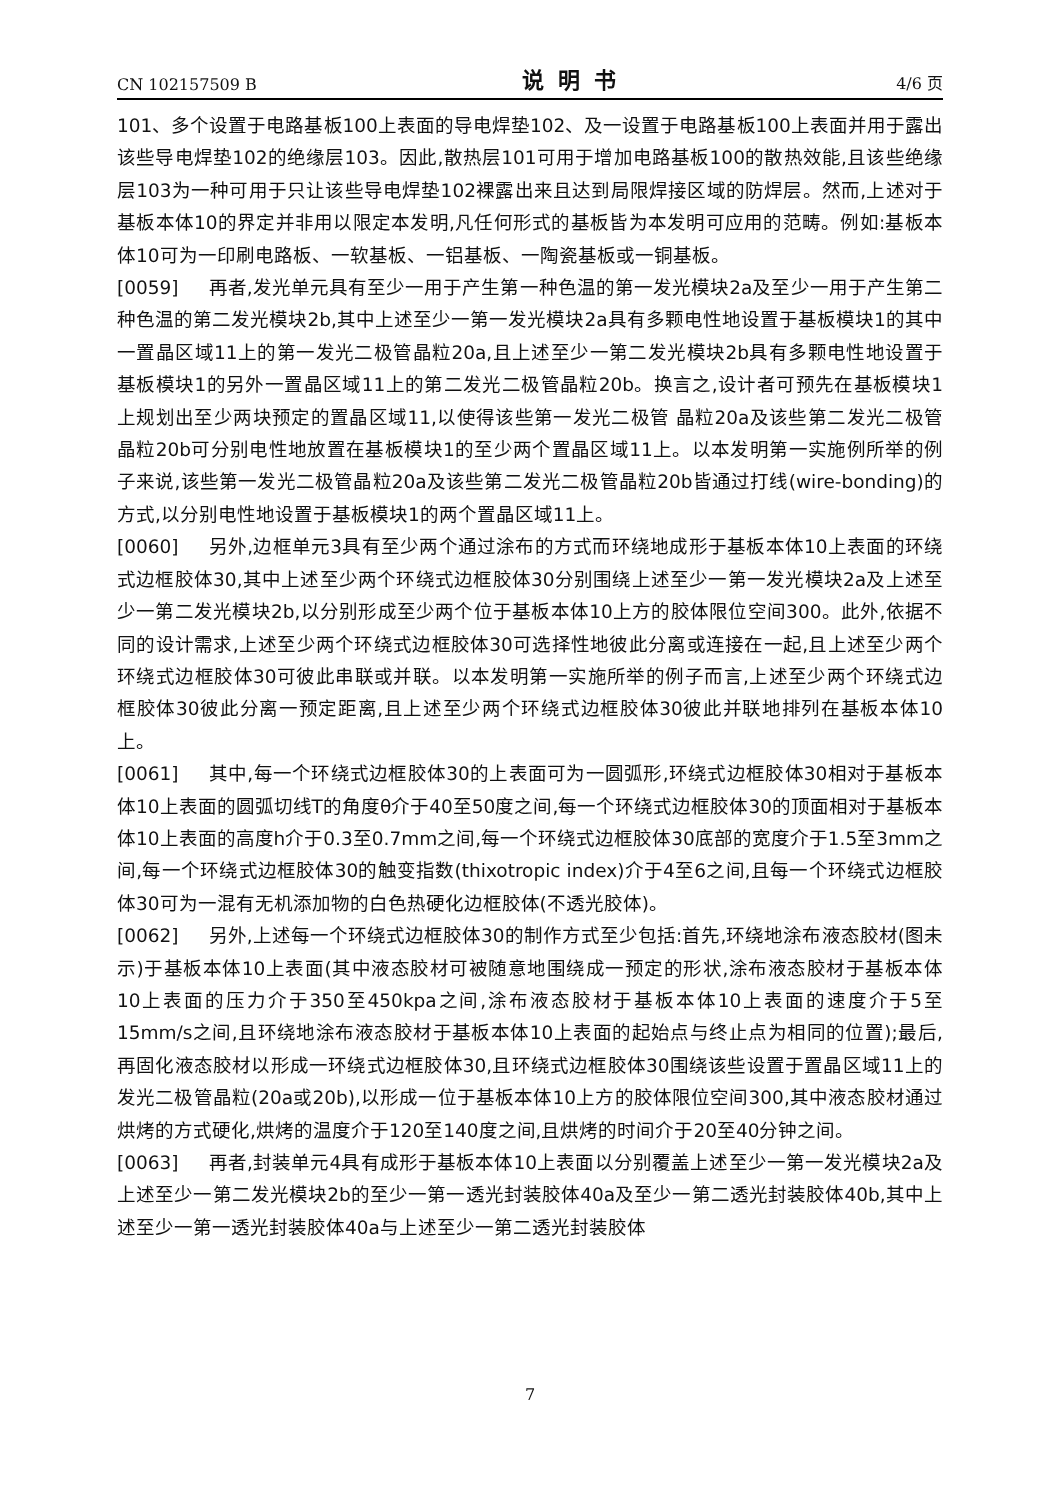CN 102157509 B 说明书 4/6 页
101、多个设置于电路基板100上表面的导电焊垫102、及一设置于电路基板100上表面并用于露出该些导电焊垫102的绝缘层103。因此,散热层101可用于增加电路基板100的散热效能,且该些绝缘层103为一种可用于只让该些导电焊垫102裸露出来且达到局限焊接区域的防焊层。然而,上述对于基板本体10的界定并非用以限定本发明,凡任何形式的基板皆为本发明可应用的范畴。例如:基板本体10可为一印刷电路板、一软基板、一铝基板、一陶瓷基板或一铜基板。
[0059] 再者,发光单元具有至少一用于产生第一种色温的第一发光模块2a及至少一用于产生第二种色温的第二发光模块2b,其中上述至少一第一发光模块2a具有多颗电性地设置于基板模块1的其中一置晶区域11上的第一发光二极管晶粒20a,且上述至少一第二发光模块2b具有多颗电性地设置于基板模块1的另外一置晶区域11上的第二发光二极管晶粒20b。换言之,设计者可预先在基板模块1上规划出至少两块预定的置晶区域11,以使得该些第一发光二极管 晶粒20a及该些第二发光二极管晶粒20b可分别电性地放置在基板模块1的至少两个置晶区域11上。以本发明第一实施例所举的例子来说,该些第一发光二极管晶粒20a及该些第二发光二极管晶粒20b皆通过打线(wire-bonding)的方式,以分别电性地设置于基板模块1的两个置晶区域11上。
[0060] 另外,边框单元3具有至少两个通过涂布的方式而环绕地成形于基板本体10上表面的环绕式边框胶体30,其中上述至少两个环绕式边框胶体30分别围绕上述至少一第一发光模块2a及上述至少一第二发光模块2b,以分别形成至少两个位于基板本体10上方的胶体限位空间300。此外,依据不同的设计需求,上述至少两个环绕式边框胶体30可选择性地彼此分离或连接在一起,且上述至少两个环绕式边框胶体30可彼此串联或并联。以本发明第一实施所举的例子而言,上述至少两个环绕式边框胶体30彼此分离一预定距离,且上述至少两个环绕式边框胶体30彼此并联地排列在基板本体10上。
[0061] 其中,每一个环绕式边框胶体30的上表面可为一圆弧形,环绕式边框胶体30相对于基板本体10上表面的圆弧切线T的角度θ介于40至50度之间,每一个环绕式边框胶体30的顶面相对于基板本体10上表面的高度h介于0.3至0.7mm之间,每一个环绕式边框胶体30底部的宽度介于1.5至3mm之间,每一个环绕式边框胶体30的触变指数(thixotropic index)介于4至6之间,且每一个环绕式边框胶体30可为一混有无机添加物的白色热硬化边框胶体(不透光胶体)。
[0062] 另外,上述每一个环绕式边框胶体30的制作方式至少包括:首先,环绕地涂布液态胶材(图未示)于基板本体10上表面(其中液态胶材可被随意地围绕成一预定的形状,涂布液态胶材于基板本体10上表面的压力介于350至450kpa之间,涂布液态胶材于基板本体10上表面的速度介于5至15mm/s之间,且环绕地涂布液态胶材于基板本体10上表面的起始点与终止点为相同的位置);最后,再固化液态胶材以形成一环绕式边框胶体30,且环绕式边框胶体30围绕该些设置于置晶区域11上的发光二极管晶粒(20a或20b),以形成一位于基板本体10上方的胶体限位空间300,其中液态胶材通过烘烤的方式硬化,烘烤的温度介于120至140度之间,且烘烤的时间介于20至40分钟之间。
[0063] 再者,封装单元4具有成形于基板本体10上表面以分别覆盖上述至少一第一发光模块2a及上述至少一第二发光模块2b的至少一第一透光封装胶体40a及至少一第二透光封装胶体40b,其中上 述至少一第一透光封装胶体40a与上述至少一第二透光封装胶体
7